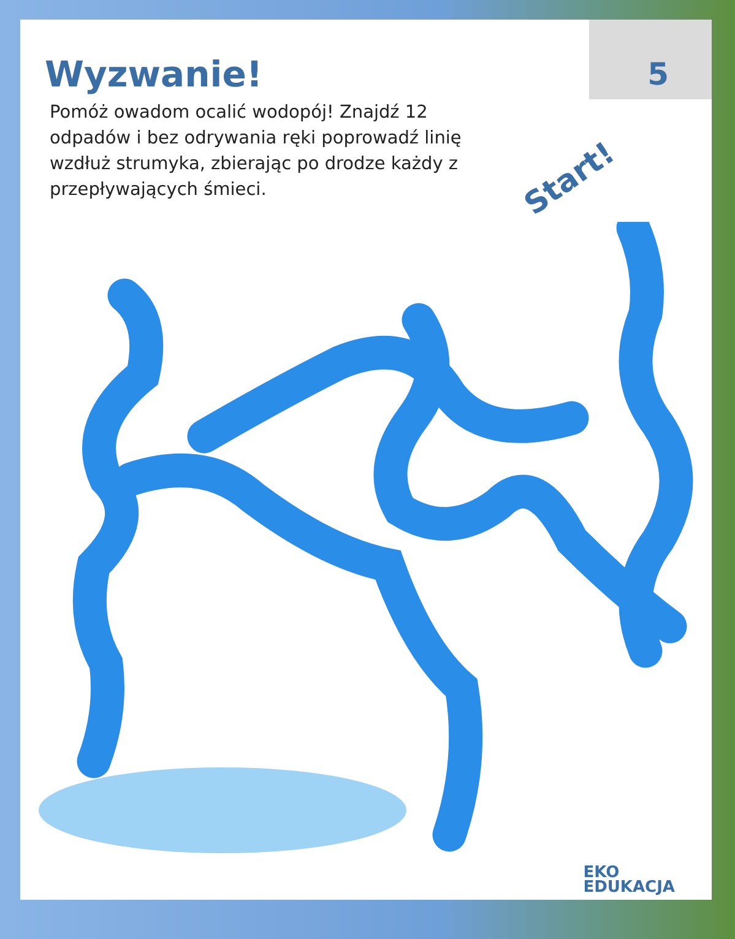Wyzwanie!
5
Pomóż owadom ocalić wodopój! Znajdź 12 odpadów i bez odrywania ręki poprowadź linię wzdłuż strumyka, zbierając po drodze każdy z przepływających śmieci.
Start!
EKO
EDUKACJA